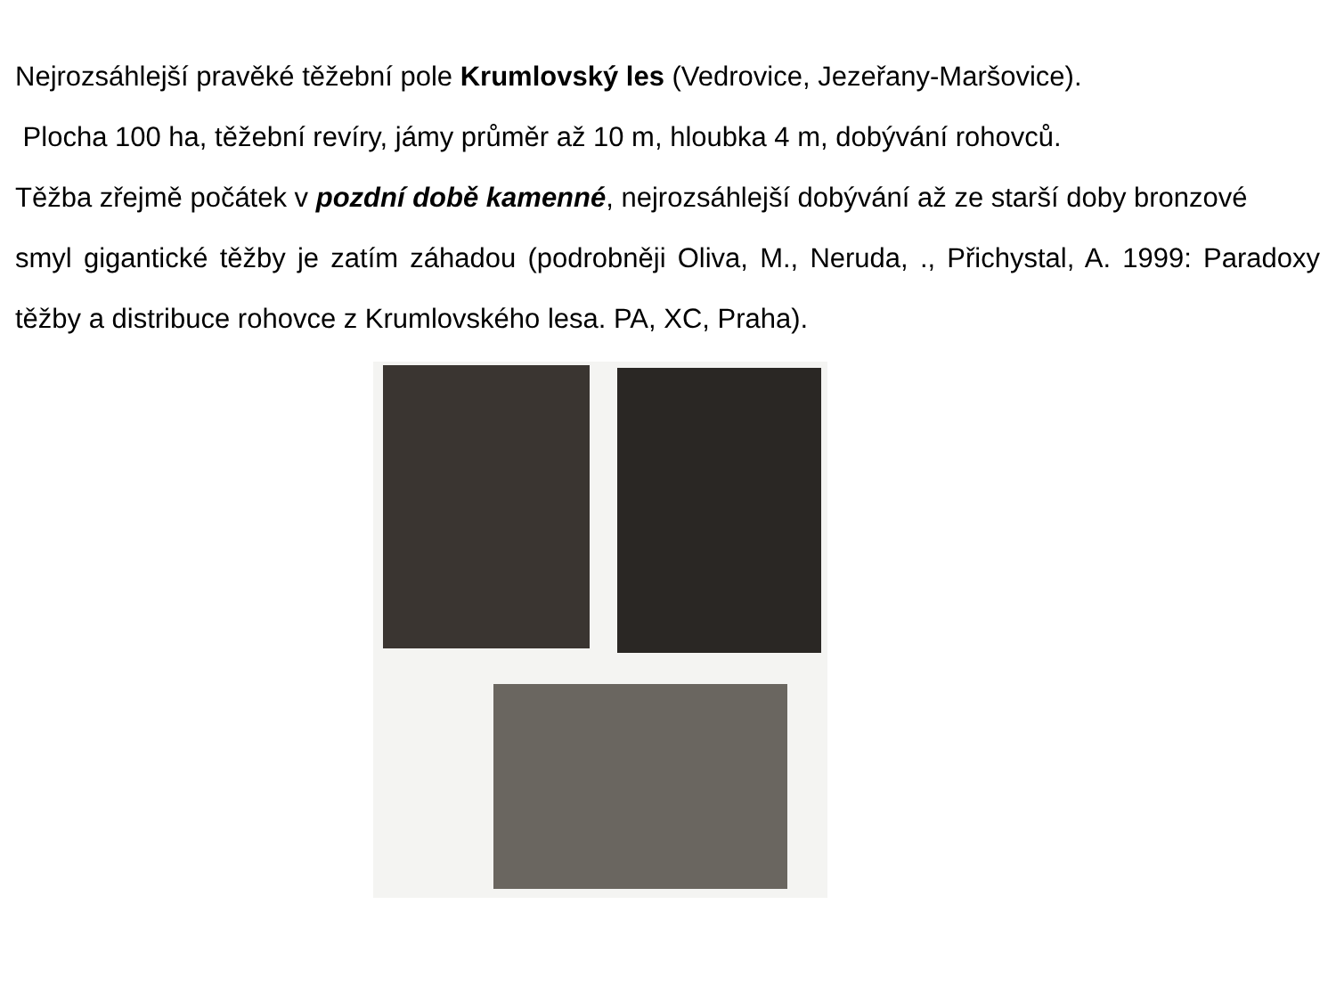Nejrozsáhlejší pravěké těžební pole Krumlovský les (Vedrovice, Jezeřany-Maršovice).
Plocha 100 ha, těžební revíry, jámy průměr až 10 m, hloubka 4 m, dobývání rohovců.
Těžba zřejmě počátek v pozdní době kamenné, nejrozsáhlejší dobývání až ze starší doby bronzové
smyl gigantické těžby je zatím záhadou (podrobněji Oliva, M., Neruda, ., Přichystal, A. 1999: Paradoxy těžby a distribuce rohovce z Krumlovského lesa. PA, XC, Praha).